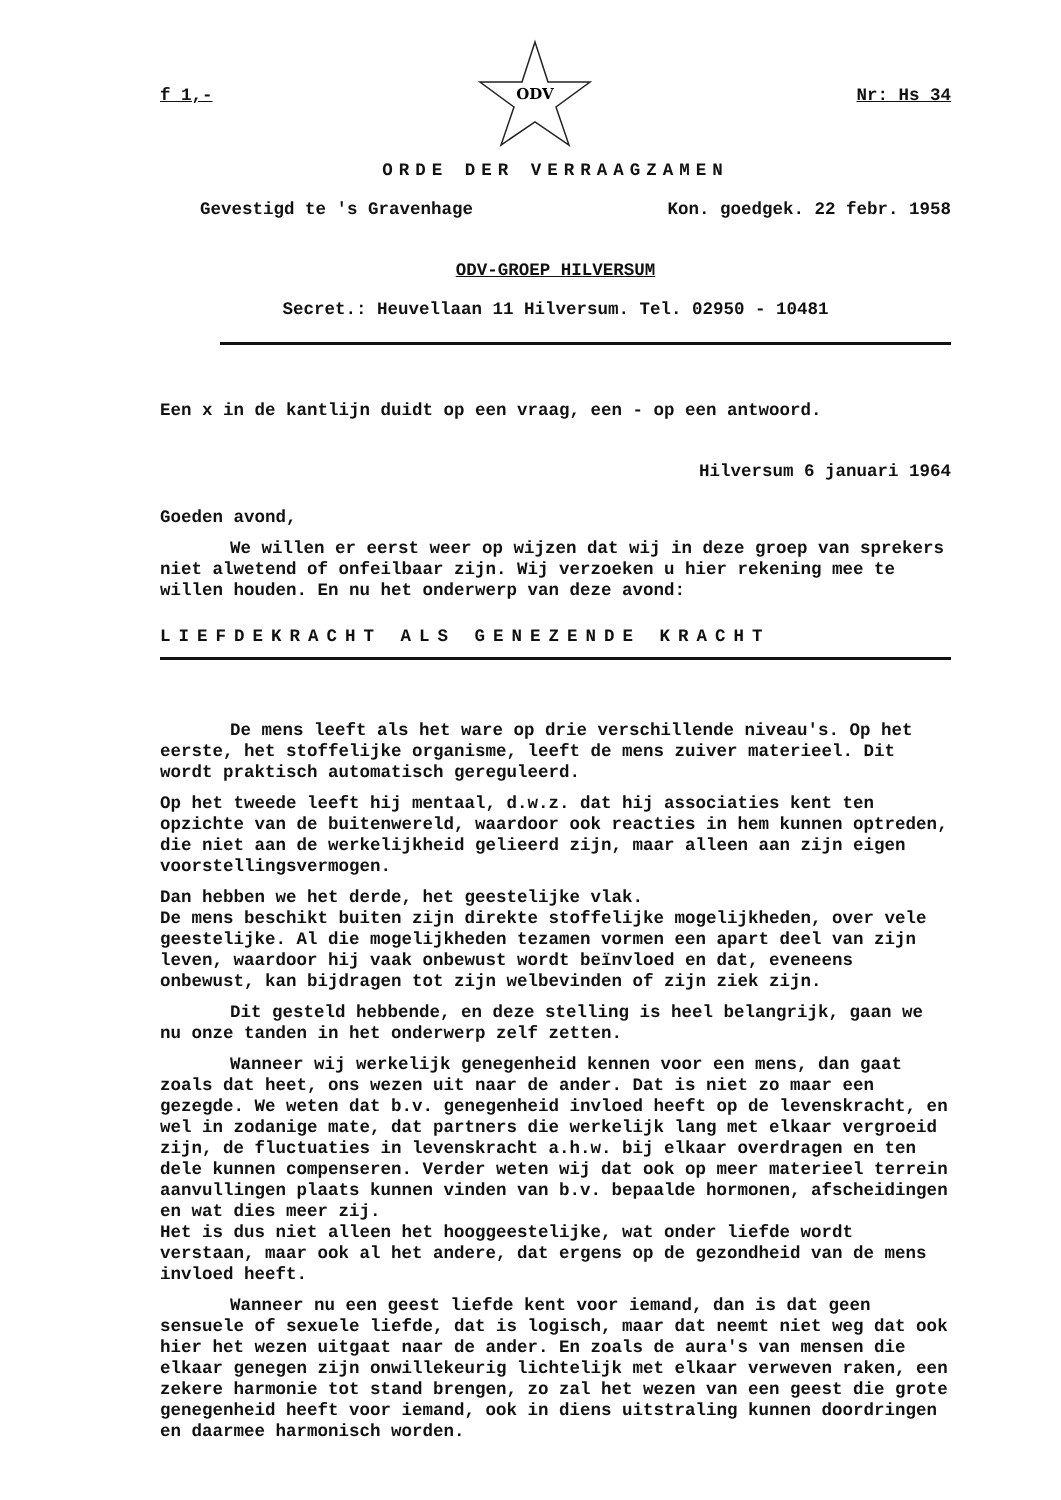f 1,-
ODV
Nr: Hs 34
ORDE DER VERRAAGZAMEN
Gevestigd te 's Gravenhage Kon. goedgek. 22 febr. 1958
ODV-GROEP HILVERSUM
Secret.: Heuvellaan 11 Hilversum. Tel. 02950 - 10481
Een x in de kantlijn duidt op een vraag, een - op een antwoord.
Hilversum 6 januari 1964
Goeden avond,
We willen er eerst weer op wijzen dat wij in deze groep van sprekers niet alwetend of onfeilbaar zijn. Wij verzoeken u hier rekening mee te willen houden. En nu het onderwerp van deze avond:
LIEFDEKRACHT ALS GENEZENDE KRACHT
De mens leeft als het ware op drie verschillende niveau's. Op het eerste, het stoffelijke organisme, leeft de mens zuiver materieel. Dit wordt praktisch automatisch gereguleerd.
Op het tweede leeft hij mentaal, d.w.z. dat hij associaties kent ten opzichte van de buitenwereld, waardoor ook reacties in hem kunnen optreden, die niet aan de werkelijkheid gelieerd zijn, maar alleen aan zijn eigen voorstellingsvermogen.
Dan hebben we het derde, het geestelijke vlak.
De mens beschikt buiten zijn direkte stoffelijke mogelijkheden, over vele geestelijke. Al die mogelijkheden tezamen vormen een apart deel van zijn leven, waardoor hij vaak onbewust wordt beïnvloed en dat, eveneens onbewust, kan bijdragen tot zijn welbevinden of zijn ziek zijn.
Dit gesteld hebbende, en deze stelling is heel belangrijk, gaan we nu onze tanden in het onderwerp zelf zetten.
Wanneer wij werkelijk genegenheid kennen voor een mens, dan gaat zoals dat heet, ons wezen uit naar de ander. Dat is niet zo maar een gezegde. We weten dat b.v. genegenheid invloed heeft op de levenskracht, en wel in zodanige mate, dat partners die werkelijk lang met elkaar vergroeid zijn, de fluctuaties in levenskracht a.h.w. bij elkaar overdragen en ten dele kunnen compenseren. Verder weten wij dat ook op meer materieel terrein aanvullingen plaats kunnen vinden van b.v. bepaalde hormonen, afscheidingen en wat dies meer zij.
Het is dus niet alleen het hooggeestelijke, wat onder liefde wordt verstaan, maar ook al het andere, dat ergens op de gezondheid van de mens invloed heeft.
Wanneer nu een geest liefde kent voor iemand, dan is dat geen sensuele of sexuele liefde, dat is logisch, maar dat neemt niet weg dat ook hier het wezen uitgaat naar de ander. En zoals de aura's van mensen die elkaar genegen zijn onwillekeurig lichtelijk met elkaar verweven raken, een zekere harmonie tot stand brengen, zo zal het wezen van een geest die grote genegenheid heeft voor iemand, ook in diens uitstraling kunnen doordringen en daarmee harmonisch worden.